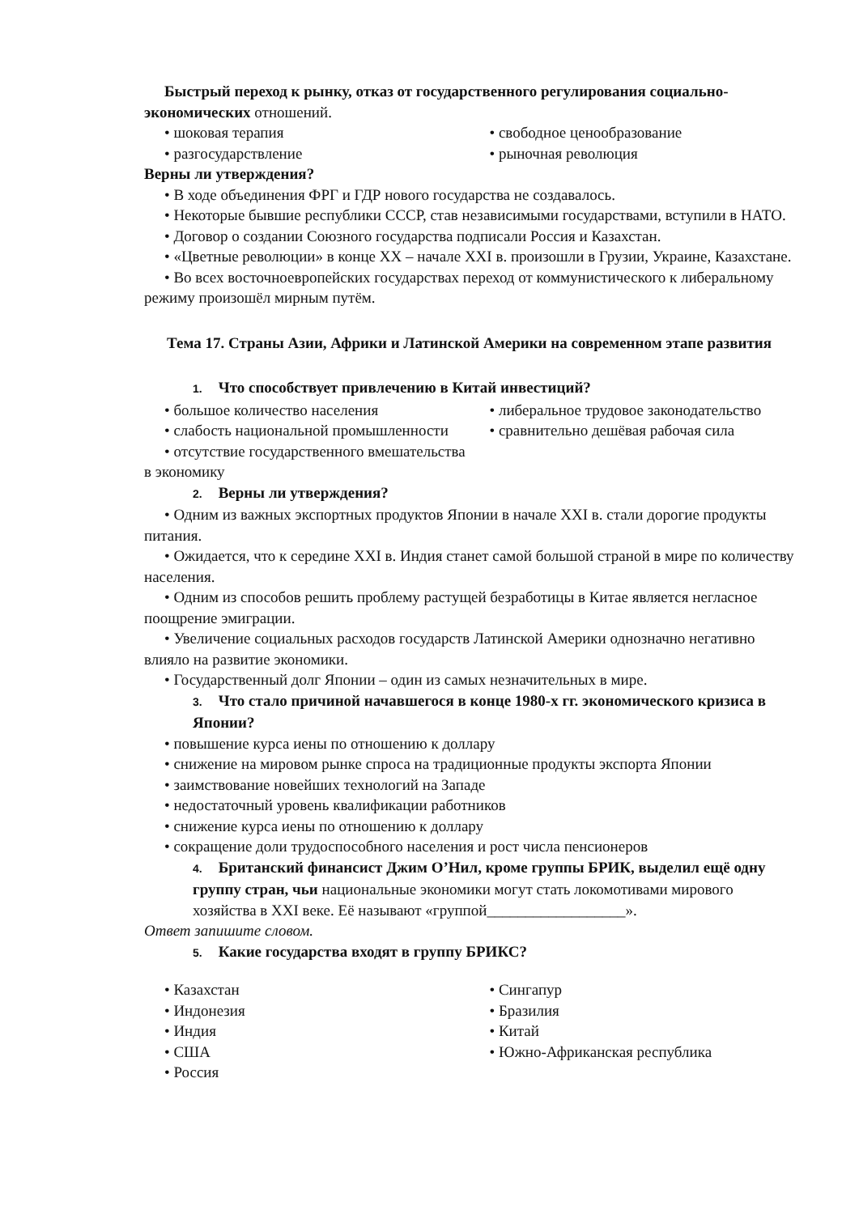Быстрый переход к рынку, отказ от государственного регулирования социально-экономических отношений.
• шоковая терапия
• разгосударствление
• свободное ценообразование
• рыночная революция
Верны ли утверждения?
• В ходе объединения ФРГ и ГДР нового государства не создавалось.
• Некоторые бывшие республики СССР, став независимыми государствами, вступили в НАТО.
• Договор о создании Союзного государства подписали Россия и Казахстан.
• «Цветные революции» в конце XX – начале XXI в. произошли в Грузии, Украине, Казахстане.
• Во всех восточноевропейских государствах переход от коммунистического к либеральному режиму произошёл мирным путём.
Тема 17. Страны Азии, Африки и Латинской Америки на современном этапе развития
1. Что способствует привлечению в Китай инвестиций?
• большое количество населения
• слабость национальной промышленности
• отсутствие государственного вмешательства в экономику
• либеральное трудовое законодательство
• сравнительно дешёвая рабочая сила
2. Верны ли утверждения?
• Одним из важных экспортных продуктов Японии в начале XXI в. стали дорогие продукты питания.
• Ожидается, что к середине XXI в. Индия станет самой большой страной в мире по количеству населения.
• Одним из способов решить проблему растущей безработицы в Китае является негласное поощрение эмиграции.
• Увеличение социальных расходов государств Латинской Америки однозначно негативно влияло на развитие экономики.
• Государственный долг Японии – один из самых незначительных в мире.
3. Что стало причиной начавшегося в конце 1980-х гг. экономического кризиса в Японии?
• повышение курса иены по отношению к доллару
• снижение на мировом рынке спроса на традиционные продукты экспорта Японии
• заимствование новейших технологий на Западе
• недостаточный уровень квалификации работников
• снижение курса иены по отношению к доллару
• сокращение доли трудоспособного населения и рост числа пенсионеров
4. Британский финансист Джим О’Нил, кроме группы БРИК, выделил ещё одну группу стран, чьи национальные экономики могут стать локомотивами мирового хозяйства в XXI веке. Её называют «группой__________________».
Ответ запишите словом.
5. Какие государства входят в группу БРИКС?
• Казахстан
• Индонезия
• Индия
• США
• Россия
• Сингапур
• Бразилия
• Китай
• Южно-Африканская республика